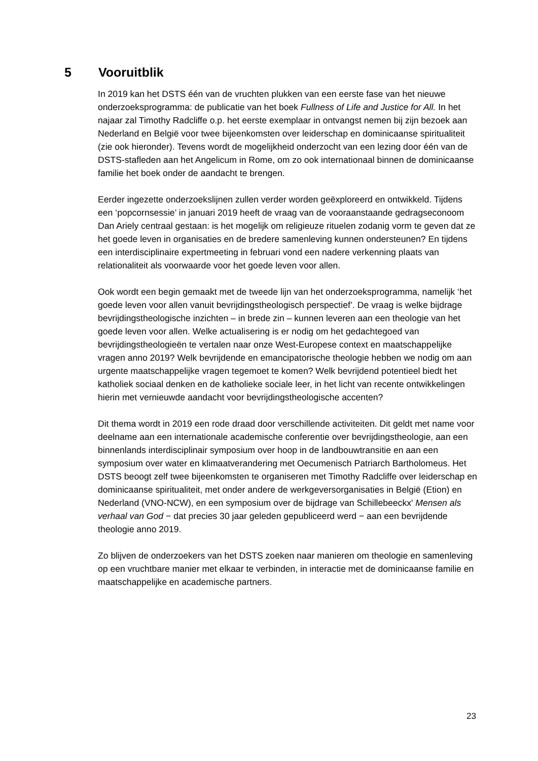5 Vooruitblik
In 2019 kan het DSTS één van de vruchten plukken van een eerste fase van het nieuwe onderzoeksprogramma: de publicatie van het boek Fullness of Life and Justice for All. In het najaar zal Timothy Radcliffe o.p. het eerste exemplaar in ontvangst nemen bij zijn bezoek aan Nederland en België voor twee bijeenkomsten over leiderschap en dominicaanse spiritualiteit (zie ook hieronder). Tevens wordt de mogelijkheid onderzocht van een lezing door één van de DSTS-stafleden aan het Angelicum in Rome, om zo ook internationaal binnen de dominicaanse familie het boek onder de aandacht te brengen.
Eerder ingezette onderzoekslijnen zullen verder worden geëxploreerd en ontwikkeld. Tijdens een ‘popcornsessie’ in januari 2019 heeft de vraag van de vooraanstaande gedragseconoom Dan Ariely centraal gestaan: is het mogelijk om religieuze rituelen zodanig vorm te geven dat ze het goede leven in organisaties en de bredere samenleving kunnen ondersteunen? En tijdens een interdisciplinaire expertmeeting in februari vond een nadere verkenning plaats van relationaliteit als voorwaarde voor het goede leven voor allen.
Ook wordt een begin gemaakt met de tweede lijn van het onderzoeksprogramma, namelijk ‘het goede leven voor allen vanuit bevrijdingstheologisch perspectief’. De vraag is welke bijdrage bevrijdingstheologische inzichten – in brede zin – kunnen leveren aan een theologie van het goede leven voor allen. Welke actualisering is er nodig om het gedachtegoed van bevrijdingstheologieën te vertalen naar onze West-Europese context en maatschappelijke vragen anno 2019? Welk bevrijdende en emancipatorische theologie hebben we nodig om aan urgente maatschappelijke vragen tegemoet te komen? Welk bevrijdend potentieel biedt het katholiek sociaal denken en de katholieke sociale leer, in het licht van recente ontwikkelingen hierin met vernieuwde aandacht voor bevrijdingstheologische accenten?
Dit thema wordt in 2019 een rode draad door verschillende activiteiten. Dit geldt met name voor deelname aan een internationale academische conferentie over bevrijdingstheologie, aan een binnenlands interdisciplinair symposium over hoop in de landbouwtransitie en aan een symposium over water en klimaatverandering met Oecumenisch Patriarch Bartholomeus. Het DSTS beoogt zelf twee bijeenkomsten te organiseren met Timothy Radcliffe over leiderschap en dominicaanse spiritualiteit, met onder andere de werkgeversorganisaties in België (Etion) en Nederland (VNO-NCW), en een symposium over de bijdrage van Schillebeeckx' Mensen als verhaal van God − dat precies 30 jaar geleden gepubliceerd werd − aan een bevrijdende theologie anno 2019.
Zo blijven de onderzoekers van het DSTS zoeken naar manieren om theologie en samenleving op een vruchtbare manier met elkaar te verbinden, in interactie met de dominicaanse familie en maatschappelijke en academische partners.
23